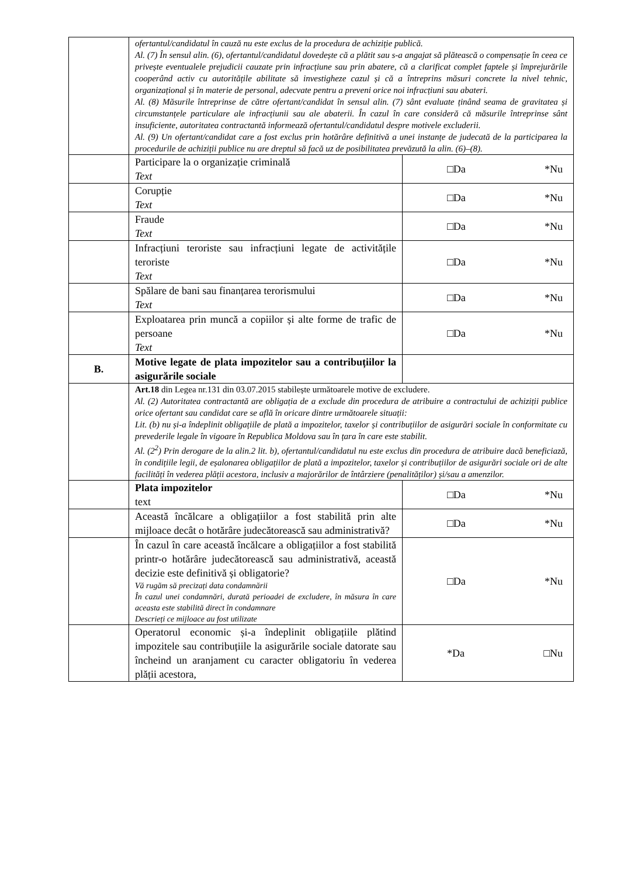| | ofertantul/candidatul în cauză nu este exclus de la procedura de achiziție publică. Al. (7) În sensul alin. (6), ofertantul/candidatul dovedește că a plătit sau s-a angajat să plătească o compensație în ceea ce privește eventualele prejudicii cauzate prin infracțiune sau prin abatere, că a clarificat complet faptele și împrejurările cooperând activ cu autoritățile abilitate să investigheze cazul și că a întreprins măsuri concrete la nivel tehnic, organizațional și în materie de personal, adecvate pentru a preveni orice noi infracțiuni sau abateri. Al. (8) Măsurile întreprinse de către ofertant/candidat în sensul alin. (7) sânt evaluate ținând seama de gravitatea și circumstanțele particulare ale infracțiunii sau ale abaterii. În cazul în care consideră că măsurile întreprinse sânt insuficiente, autoritatea contractantă informează ofertantul/candidatul despre motivele excluderii. Al. (9) Un ofertant/candidat care a fost exclus prin hotărâre definitivă a unei instanțe de judecată de la participarea la procedurile de achiziții publice nu are dreptul să facă uz de posibilitatea prevăzută la alin. (6)–(8). | |
| | Participare la o organizație criminală Text | □Da *Nu |
| | Corupție Text | □Da *Nu |
| | Fraude Text | □Da *Nu |
| | Infracțiuni teroriste sau infracțiuni legate de activitățile teroriste Text | □Da *Nu |
| | Spălare de bani sau finanțarea terorismului Text | □Da *Nu |
| | Exploatarea prin muncă a copiilor și alte forme de trafic de persoane Text | □Da *Nu |
| B. | Motive legate de plata impozitelor sau a contribuțiilor la asigurările sociale | |
| | Art.18 din Legea nr.131 din 03.07.2015 stabilește următoarele motive de excludere. Al. (2) Autoritatea contractantă are obligația de a exclude din procedura de atribuire a contractului de achiziții publice orice ofertant sau candidat care se află în oricare dintre următoarele situații: Lit. (b) nu și-a îndeplinit obligațiile de plată a impozitelor, taxelor și contribuțiilor de asigurări sociale în conformitate cu prevederile legale în vigoare în Republica Moldova sau în țara în care este stabilit. Al. (2<sup>2</sup>) Prin derogare de la alin.2 lit. b), ofertantul/candidatul nu este exclus din procedura de atribuire dacă beneficiază, în condițiile legii, de eșalonarea obligațiilor de plată a impozitelor, taxelor și contribuțiilor de asigurări sociale ori de alte facilități în vederea plății acestora, inclusiv a majorărilor de întârziere (penalităților) și/sau a amenzilor. | |
| | Plata impozitelor text | □Da *Nu |
| | Această încălcare a obligațiilor a fost stabilită prin alte mijloace decât o hotărâre judecătorească sau administrativă? | □Da *Nu |
| | În cazul în care această încălcare a obligațiilor a fost stabilită printr-o hotărâre judecătorească sau administrativă, această decizie este definitivă și obligatorie? Vă rugăm să precizați data condamnării În cazul unei condamnări, durată perioadei de excludere, în măsura în care aceasta este stabilită direct în condamnare Descrieți ce mijloace au fost utilizate | □Da *Nu |
| | Operatorul economic și-a îndeplinit obligațiile plătind impozitele sau contribuțiile la asigurările sociale datorate sau încheind un aranjament cu caracter obligatoriu în vederea plății acestora, | *Da □Nu |